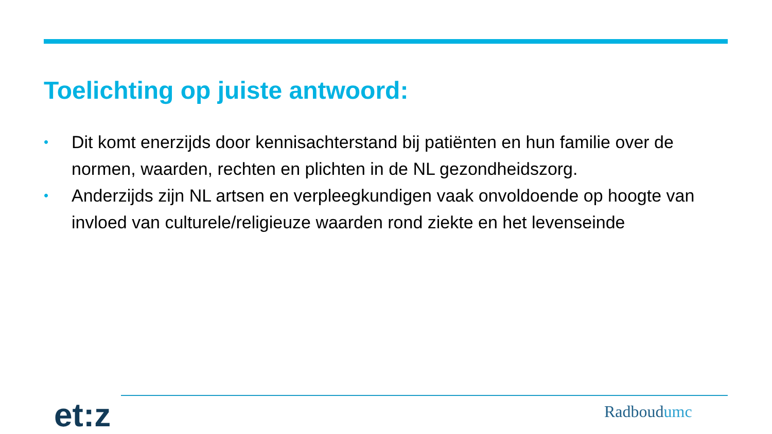Toelichting op juiste antwoord:
• Dit komt enerzijds door kennisachterstand bij patiënten en hun familie over de normen, waarden, rechten en plichten in de NL gezondheidszorg.
• Anderzijds zijn NL artsen en verpleegkundigen vaak onvoldoende op hoogte van invloed van culturele/religieuze waarden rond ziekte en het levenseinde
et:z Radboudumc